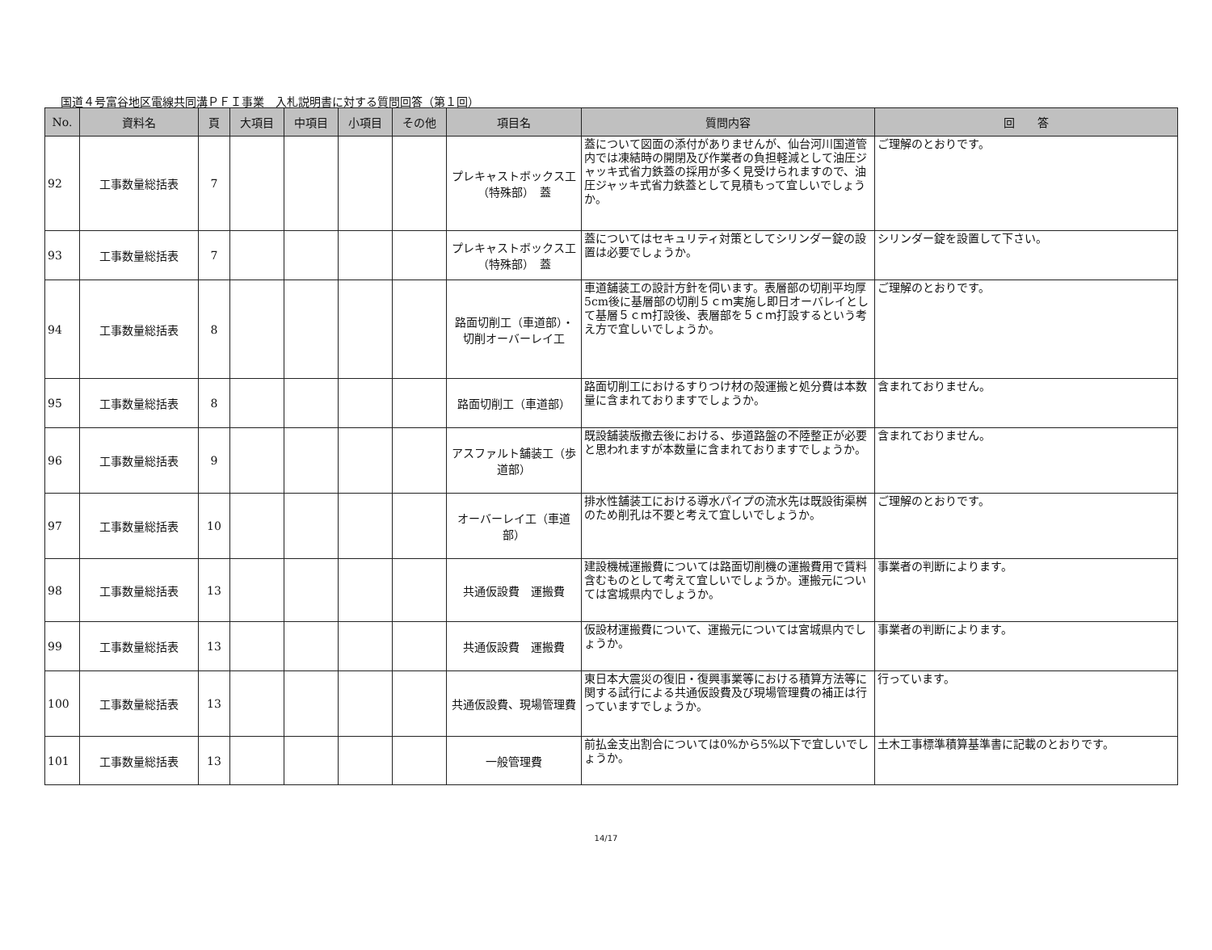国道４号富谷地区電線共同溝ＰＦＩ事業　入札説明書に対する質問回答（第１回）
| No. | 資料名 | 頁 | 大項目 | 中項目 | 小項目 | その他 | 項目名 | 質問内容 | 回 答 |
| --- | --- | --- | --- | --- | --- | --- | --- | --- | --- |
| 92 | 工事数量総括表 | 7 | | | | | プレキャストボックス工（特殊部） 蓋 | 蓋について図面の添付がありませんが、仙台河川国道管内では凍結時の開閉及び作業者の負担軽減として油圧ジャッキ式省力鉄蓋の採用が多く見受けられますので、油圧ジャッキ式省力鉄蓋として見積もって宜しいでしょうか。 | ご理解のとおりです。 |
| 93 | 工事数量総括表 | 7 | | | | | プレキャストボックス工（特殊部） 蓋 | 蓋についてはセキュリティ対策としてシリンダー錠の設置は必要でしょうか。 | シリンダー錠を設置して下さい。 |
| 94 | 工事数量総括表 | 8 | | | | | 路面切削工（車道部）・切削オーバーレイ工 | 車道舗装工の設計方針を伺います。表層部の切削平均厚5cm後に基層部の切削５ｃｍ実施し即日オーバレイとして基層５ｃｍ打設後、表層部を５ｃｍ打設するという考え方で宜しいでしょうか。 | ご理解のとおりです。 |
| 95 | 工事数量総括表 | 8 | | | | | 路面切削工（車道部） | 路面切削工におけるすりつけ材の殻運搬と処分費は本数量に含まれておりますでしょうか。 | 含まれておりません。 |
| 96 | 工事数量総括表 | 9 | | | | | アスファルト舗装工（歩道部） | 既設舗装版撤去後における、歩道路盤の不陸整正が必要と思われますが本数量に含まれておりますでしょうか。 | 含まれておりません。 |
| 97 | 工事数量総括表 | 10 | | | | | オーバーレイ工（車道部） | 排水性舗装工における導水パイプの流水先は既設街渠桝のため削孔は不要と考えて宜しいでしょうか。 | ご理解のとおりです。 |
| 98 | 工事数量総括表 | 13 | | | | | 共通仮設費 運搬費 | 建設機械運搬費については路面切削機の運搬費用で賃料含むものとして考えて宜しいでしょうか。運搬元については宮城県内でしょうか。 | 事業者の判断によります。 |
| 99 | 工事数量総括表 | 13 | | | | | 共通仮設費 運搬費 | 仮設材運搬費について、運搬元については宮城県内でしょうか。 | 事業者の判断によります。 |
| 100 | 工事数量総括表 | 13 | | | | | 共通仮設費、現場管理費 | 東日本大震災の復旧・復興事業等における積算方法等に関する試行による共通仮設費及び現場管理費の補正は行っていますでしょうか。 | 行っています。 |
| 101 | 工事数量総括表 | 13 | | | | | 一般管理費 | 前払金支出割合については0%から5%以下で宜しいでしょうか。 | 土木工事標準積算基準書に記載のとおりです。 |
14/17